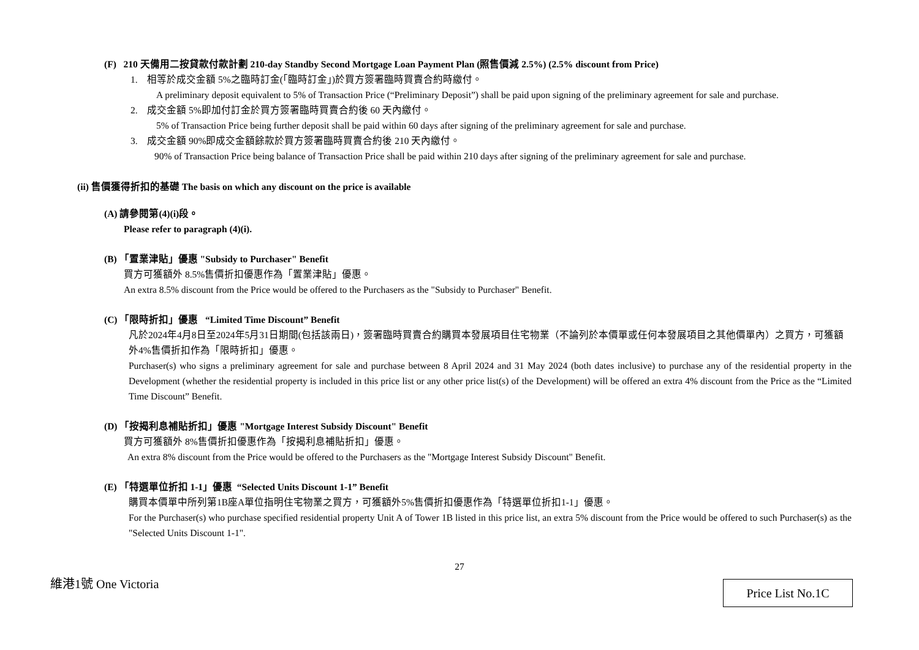(F) 210 天備用二按貸款付款計劃 210-day Standby Second Mortgage Loan Payment Plan (照售價減 2.5%) (2.5% discount from Price)
1. 相等於成交金額 5%之臨時訂金(「臨時訂金」)於買方簽署臨時買賣合約時繳付。
A preliminary deposit equivalent to 5% of Transaction Price (“Preliminary Deposit”) shall be paid upon signing of the preliminary agreement for sale and purchase.
2. 成交金額 5%即加付訂金於買方簽署臨時買賣合約後 60 天內繳付。
5% of Transaction Price being further deposit shall be paid within 60 days after signing of the preliminary agreement for sale and purchase.
3. 成交金額 90%即成交金額餘款於買方簽署臨時買賣合約後 210 天內繳付。
90% of Transaction Price being balance of Transaction Price shall be paid within 210 days after signing of the preliminary agreement for sale and purchase.
(ii) 售價獲得折扣的基礎 The basis on which any discount on the price is available
(A) 請參閱第(4)(i)段。
Please refer to paragraph (4)(i).
(B) 「置業津貼」優惠 "Subsidy to Purchaser" Benefit
買方可獲額外 8.5%售價折扣優惠作為「置業津貼」優惠。
An extra 8.5% discount from the Price would be offered to the Purchasers as the "Subsidy to Purchaser" Benefit.
(C) 「限時折扣」優惠 “Limited Time Discount” Benefit
凡於2024年4月8日至2024年5月31日期間(包括該兩日)，簽署臨時買賣合約購買本發展項目住宅物業（不論列於本價單或任何本發展項目之其他價單內）之買方，可獲額外4%售價折扣作為「限時折扣」優惠。
Purchaser(s) who signs a preliminary agreement for sale and purchase between 8 April 2024 and 31 May 2024 (both dates inclusive) to purchase any of the residential property in the Development (whether the residential property is included in this price list or any other price list(s) of the Development) will be offered an extra 4% discount from the Price as the “Limited Time Discount” Benefit.
(D) 「按揭利息補貼折扣」優惠 "Mortgage Interest Subsidy Discount" Benefit
買方可獲額外 8%售價折扣優惠作為「按揭利息補貼折扣」優惠。
An extra 8% discount from the Price would be offered to the Purchasers as the "Mortgage Interest Subsidy Discount" Benefit.
(E) 「特選單位折扣 1-1」優惠 “Selected Units Discount 1-1” Benefit
購買本價單中所列第1B座A單位指明住宅物業之買方，可獲額外5%售價折扣優惠作為「特選單位折扣1-1」優惠。
For the Purchaser(s) who purchase specified residential property Unit A of Tower 1B listed in this price list, an extra 5% discount from the Price would be offered to such Purchaser(s) as the "Selected Units Discount 1-1".
27
維港1號 One Victoria
Price List No.1C